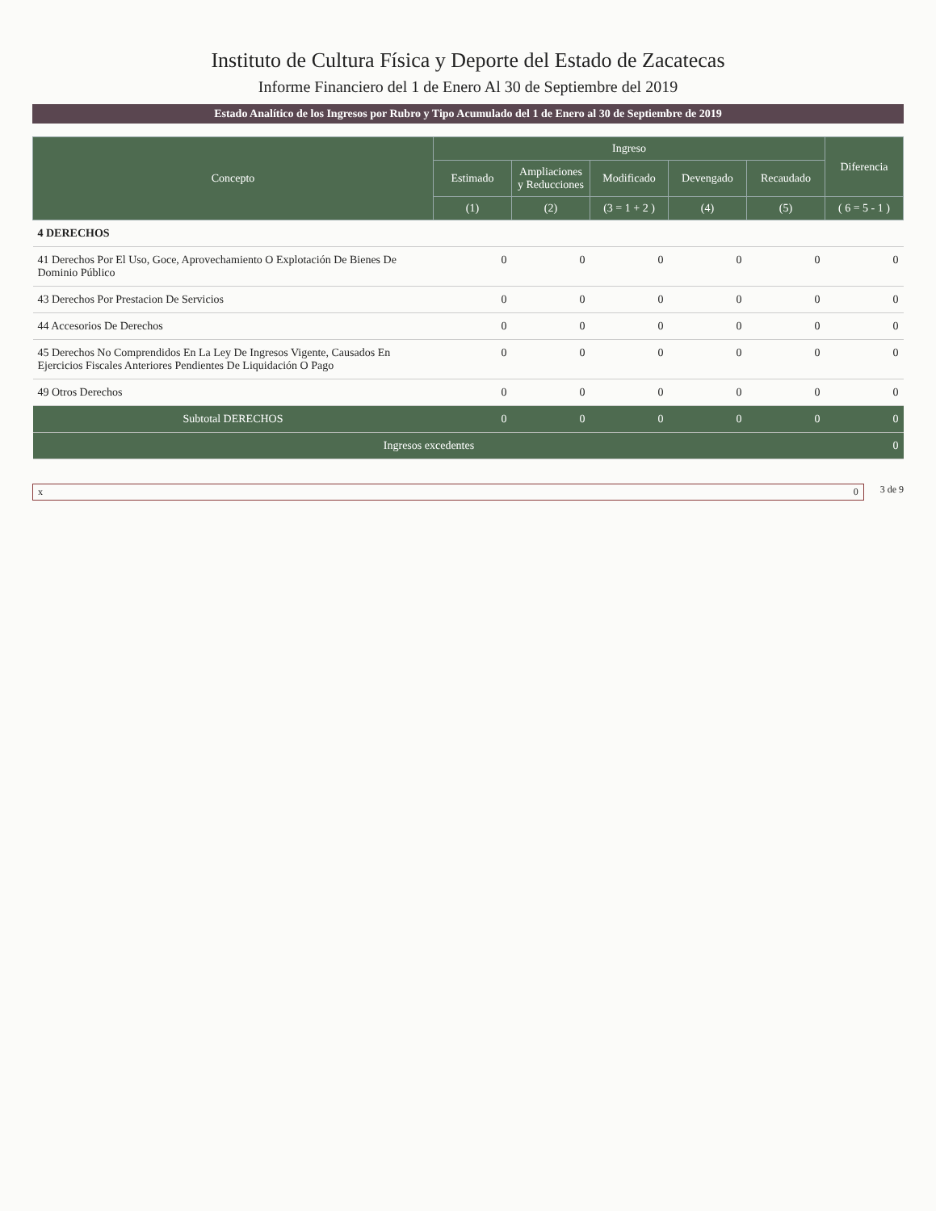Instituto de Cultura Física y Deporte del Estado de Zacatecas
Informe Financiero del 1 de Enero Al 30 de Septiembre del 2019
Estado Analítico de los Ingresos por Rubro y Tipo Acumulado del 1 de Enero al 30 de Septiembre de 2019
| Concepto | Ingreso | | | | | Diferencia |
| --- | --- | --- | --- | --- | --- | --- |
| | Estimado | Ampliaciones y Reducciones | Modificado | Devengado | Recaudado | |
| | (1) | (2) | (3 = 1 + 2 ) | (4) | (5) | ( 6 = 5 - 1 ) |
| 4 DERECHOS | | | | | | |
| 41 Derechos Por El Uso, Goce, Aprovechamiento O Explotación De Bienes De Dominio Público | 0 | 0 | 0 | 0 | 0 | 0 |
| 43 Derechos Por Prestacion De Servicios | 0 | 0 | 0 | 0 | 0 | 0 |
| 44 Accesorios De Derechos | 0 | 0 | 0 | 0 | 0 | 0 |
| 45 Derechos No Comprendidos En La Ley De Ingresos Vigente, Causados En Ejercicios Fiscales Anteriores Pendientes De Liquidación O Pago | 0 | 0 | 0 | 0 | 0 | 0 |
| 49 Otros Derechos | 0 | 0 | 0 | 0 | 0 | 0 |
| Subtotal DERECHOS | 0 | 0 | 0 | 0 | 0 | 0 |
| Ingresos excedentes | | | | | | 0 |
x 0 3 de 9